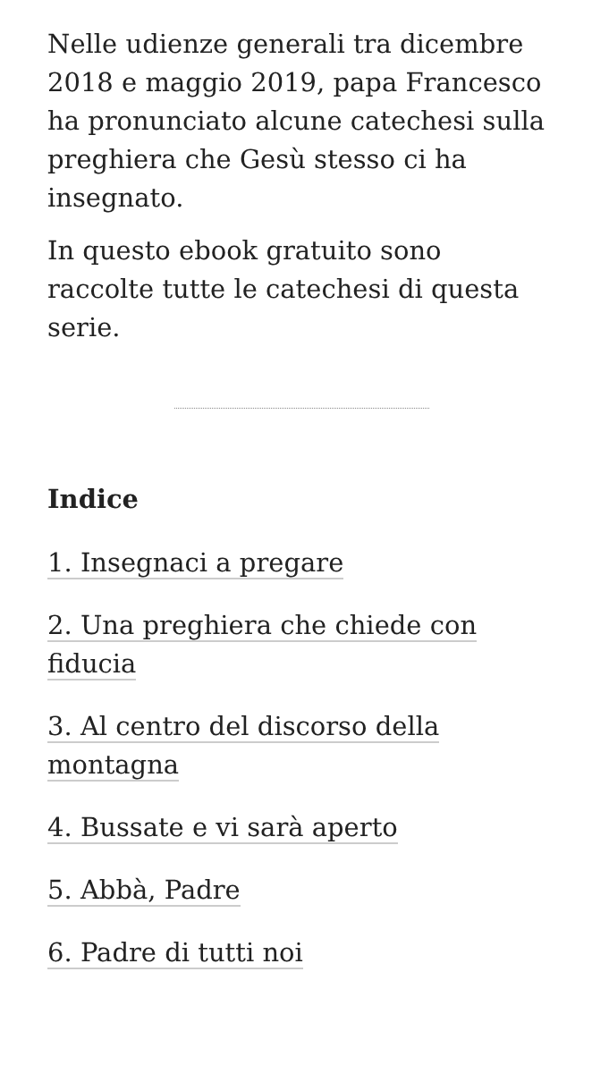Nelle udienze generali tra dicembre 2018 e maggio 2019, papa Francesco ha pronunciato alcune catechesi sulla preghiera che Gesù stesso ci ha insegnato.
In questo ebook gratuito sono raccolte tutte le catechesi di questa serie.
Indice
1. Insegnaci a pregare
2. Una preghiera che chiede con fiducia
3. Al centro del discorso della montagna
4. Bussate e vi sarà aperto
5. Abbà, Padre
6. Padre di tutti noi